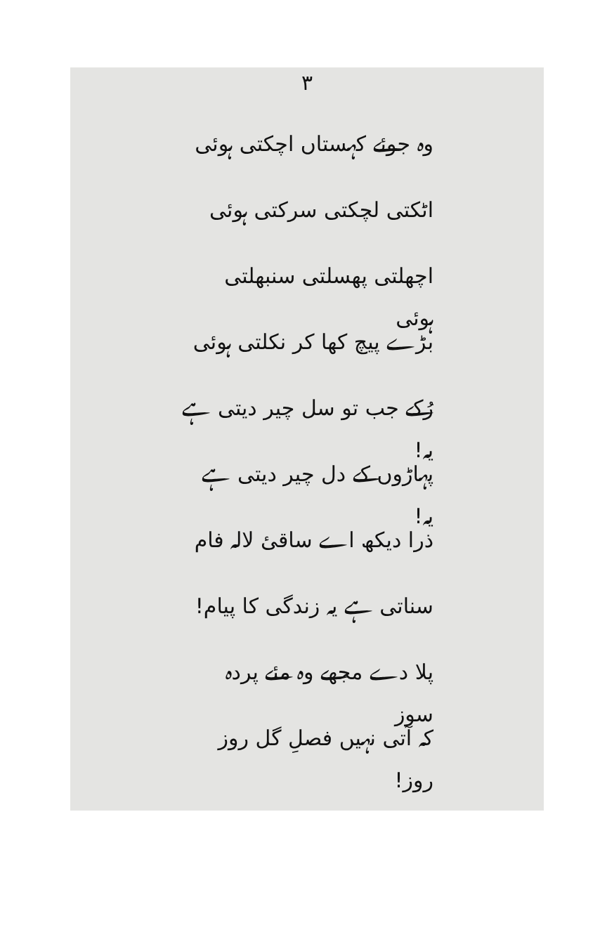۳
وہ جوئے کہستاں اچکتی ہوئی
اٹکتی لچکتی سرکتی ہوئی
اچھلتی پھسلتی سنبھلتی ہوئی
بڑے پیچ کھا کر نکلتی ہوئی
رُکے جب تو سل چیر دیتی ہے یہ!
پہاڑوں کے دل چیر دیتی ہے یہ!
ذرا دیکھ اے ساقیٔ لالہ فام
سناتی ہے یہ زندگی کا پیام!
پلا دے مجھے وہ مئے پردہ سوز
کہ آتی نہیں فصلِ گل روز روز!